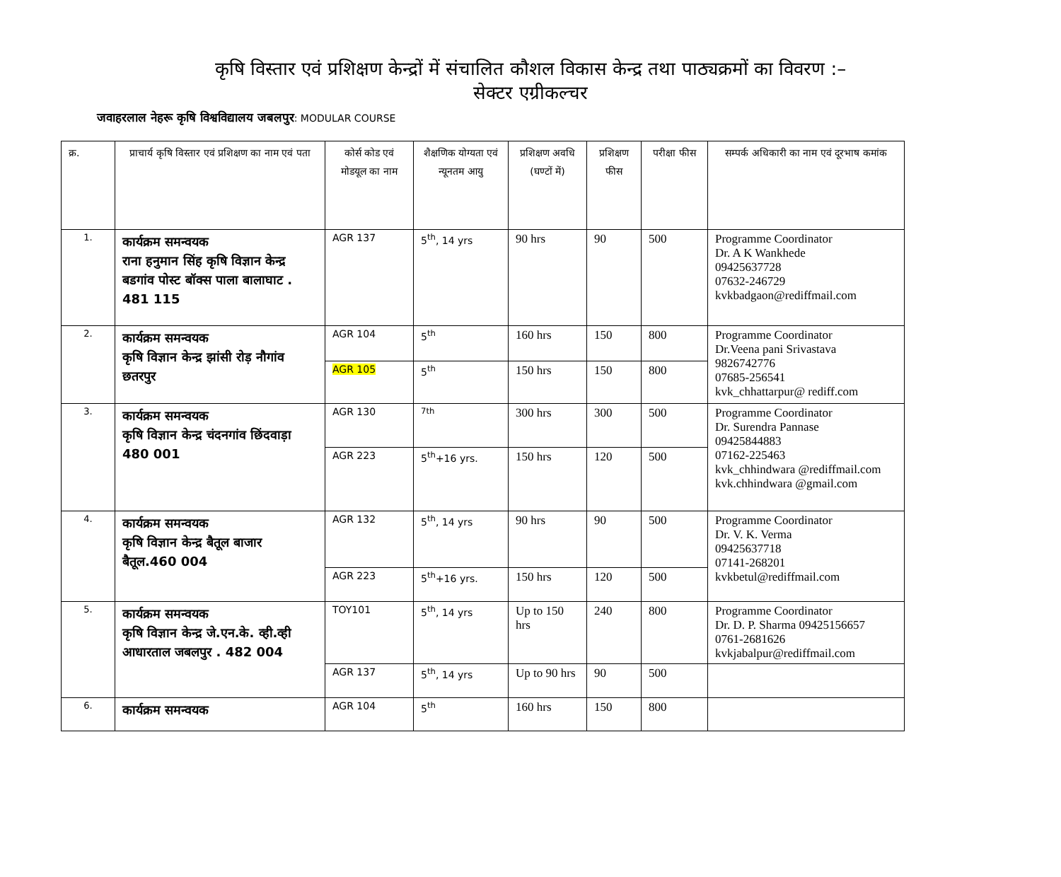कृषि विस्तार एवं प्रशिक्षण केन्द्रों में संचालित कौशल विकास केन्द्र तथा पाठ्यक्रमों का विवरण :–
सेक्टर एग्रीकल्चर
जवाहरलाल नेहरू कृषि विश्वविद्यालय जबलपुर: MODULAR COURSE
| क्र. | प्राचार्य कृषि विस्तार एवं प्रशिक्षण का नाम एवं पता | कोर्स कोड एवं मोडयूल का नाम | शैक्षणिक योग्यता एवं न्यूनतम आयु | प्रशिक्षण अवधि (घण्टों में) | प्रशिक्षण फीस | परीक्षा फीस | सम्पर्क अधिकारी का नाम एवं दूरभाष कमांक |
| --- | --- | --- | --- | --- | --- | --- | --- |
| 1. | कार्यक्रम समन्वयक राना हनुमान सिंह कृषि विज्ञान केन्द्र बडगांव पोस्ट बॉक्स पाला बालाघाट . 481 115 | AGR 137 | 5<sup>th</sup>, 14 yrs | 90 hrs | 90 | 500 | Programme Coordinator Dr. A K Wankhede 09425637728 07632-246729 kvkbadgaon@rediffmail.com |
| 2. | कार्यक्रम समन्वयक कृषि विज्ञान केन्द्र झांसी रोड़ नौगांव छतरपुर | AGR 104 | 5<sup>th</sup> | 160 hrs | 150 | 800 | Programme Coordinator Dr.Veena pani Srivastava 9826742776 07685-256541 kvk_chhattarpur@ rediff.com |
| | | AGR 105 | 5<sup>th</sup> | 150 hrs | 150 | 800 | |
| 3. | कार्यक्रम समन्वयक कृषि विज्ञान केन्द्र चंदनगांव छिंदवाड़ा 480 001 | AGR 130 | <sup>7th</sup> | 300 hrs | 300 | 500 | Programme Coordinator Dr. Surendra Pannase 09425844883 07162-225463 kvk_chhindwara @rediffmail.com kvk.chhindwara @gmail.com |
| | | AGR 223 | 5<sup>th</sup>+16 yrs. | 150 hrs | 120 | 500 | |
| 4. | कार्यक्रम समन्वयक कृषि विज्ञान केन्द्र बैतूल बाजार बैतूल.460 004 | AGR 132 | 5<sup>th</sup>, 14 yrs | 90 hrs | 90 | 500 | Programme Coordinator Dr. V. K. Verma 09425637718 07141-268201 kvkbetul@rediffmail.com |
| | | AGR 223 | 5<sup>th</sup>+16 yrs. | 150 hrs | 120 | 500 | |
| 5. | कार्यक्रम समन्वयक कृषि विज्ञान केन्द्र जे.एन.के. व्ही.व्ही आधारताल जबलपुर . 482 004 | TOY101 | 5<sup>th</sup>, 14 yrs | Up to 150 hrs | 240 | 800 | Programme Coordinator Dr. D. P. Sharma 09425156657 0761-2681626 kvkjabalpur@rediffmail.com |
| | | AGR 137 | 5<sup>th</sup>, 14 yrs | Up to 90 hrs | 90 | 500 | |
| 6. | कार्यक्रम समन्वयक | AGR 104 | 5<sup>th</sup> | 160 hrs | 150 | 800 | |